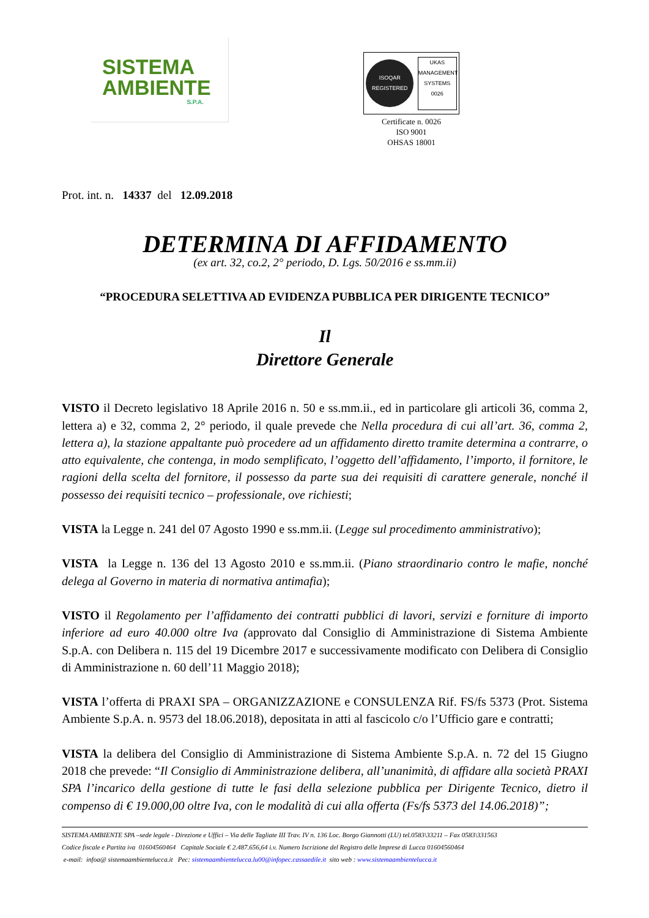SISTEMA
AMBIENTE
S.P.A.
ISOQAR
REGISTERED
UKAS
MANAGEMENT SYSTEMS
0026
Certificate n. 0026
ISO 9001
OHSAS 18001
Prot. int. n. 14337 del 12.09.2018
DETERMINA DI AFFIDAMENTO
(ex art. 32, co.2, 2° periodo, D. Lgs. 50/2016 e ss.mm.ii)
“PROCEDURA SELETTIVA AD EVIDENZA PUBBLICA PER DIRIGENTE TECNICO”
Il
Direttore Generale
VISTO il Decreto legislativo 18 Aprile 2016 n. 50 e ss.mm.ii., ed in particolare gli articoli 36, comma 2, lettera a) e 32, comma 2, 2° periodo, il quale prevede che Nella procedura di cui all’art. 36, comma 2, lettera a), la stazione appaltante può procedere ad un affidamento diretto tramite determina a contrarre, o atto equivalente, che contenga, in modo semplificato, l’oggetto dell’affidamento, l’importo, il fornitore, le ragioni della scelta del fornitore, il possesso da parte sua dei requisiti di carattere generale, nonché il possesso dei requisiti tecnico – professionale, ove richiesti;
VISTA la Legge n. 241 del 07 Agosto 1990 e ss.mm.ii. (Legge sul procedimento amministrativo);
VISTA la Legge n. 136 del 13 Agosto 2010 e ss.mm.ii. (Piano straordinario contro le mafie, nonché delega al Governo in materia di normativa antimafia);
VISTO il Regolamento per l’affidamento dei contratti pubblici di lavori, servizi e forniture di importo inferiore ad euro 40.000 oltre Iva (approvato dal Consiglio di Amministrazione di Sistema Ambiente S.p.A. con Delibera n. 115 del 19 Dicembre 2017 e successivamente modificato con Delibera di Consiglio di Amministrazione n. 60 dell’11 Maggio 2018);
VISTA l’offerta di PRAXI SPA – ORGANIZZAZIONE e CONSULENZA Rif. FS/fs 5373 (Prot. Sistema Ambiente S.p.A. n. 9573 del 18.06.2018), depositata in atti al fascicolo c/o l’Ufficio gare e contratti;
VISTA la delibera del Consiglio di Amministrazione di Sistema Ambiente S.p.A. n. 72 del 15 Giugno 2018 che prevede: “Il Consiglio di Amministrazione delibera, all’unanimità, di affidare alla società PRAXI SPA l’incarico della gestione di tutte le fasi della selezione pubblica per Dirigente Tecnico, dietro il compenso di € 19.000,00 oltre Iva, con le modalità di cui alla offerta (Fs/fs 5373 del 14.06.2018)”;
SISTEMA AMBIENTE SPA –sede legale - Direzione e Uffici – Via delle Tagliate III Trav. IV n. 136 Loc. Borgo Giannotti (LU) tel.0583\33211 – Fax 0583\331563
Codice fiscale e Partita iva 01604560464 Capitale Sociale € 2.487.656,64 i.v. Numero Iscrizione del Registro delle Imprese di Lucca 01604560464
e-mail: infoa@ sistemaambientelucca.it Pec: sistemaambientelucca.lu00@infopec.cassaedile.it sito web : www.sistemaambientelucca.it